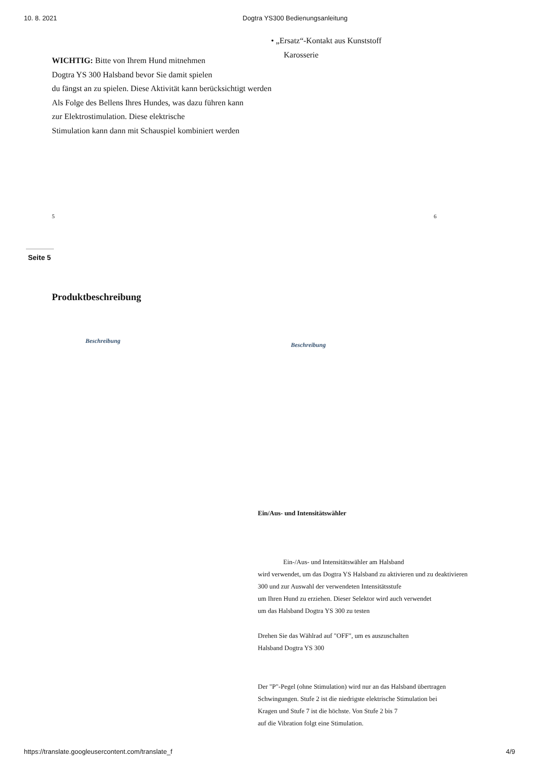10. 8. 2021 Dogtra YS300 Bedienungsanleitung
• „Ersatz“-Kontakt aus Kunststoff
Karosserie
WICHTIG: Bitte von Ihrem Hund mitnehmen
Dogtra YS 300 Halsband bevor Sie damit spielen
du fängst an zu spielen. Diese Aktivität kann berücksichtigt werden
Als Folge des Bellens Ihres Hundes, was dazu führen kann
zur Elektrostimulation. Diese elektrische
Stimulation kann dann mit Schauspiel kombiniert werden
5 6
Seite 5
Produktbeschreibung
Beschreibung
Beschreibung
Ein/Aus- und Intensitätswähler
Ein-/Aus- und Intensitätswähler am Halsband
wird verwendet, um das Dogtra YS Halsband zu aktivieren und zu deaktivieren
300 und zur Auswahl der verwendeten Intensitätsstufe
um Ihren Hund zu erziehen. Dieser Selektor wird auch verwendet
um das Halsband Dogtra YS 300 zu testen
Drehen Sie das Wählrad auf "OFF", um es auszuschalten
Halsband Dogtra YS 300
Der "P"-Pegel (ohne Stimulation) wird nur an das Halsband übertragen
Schwingungen. Stufe 2 ist die niedrigste elektrische Stimulation bei
Kragen und Stufe 7 ist die höchste. Von Stufe 2 bis 7
auf die Vibration folgt eine Stimulation.
https://translate.googleusercontent.com/translate_f 4/9